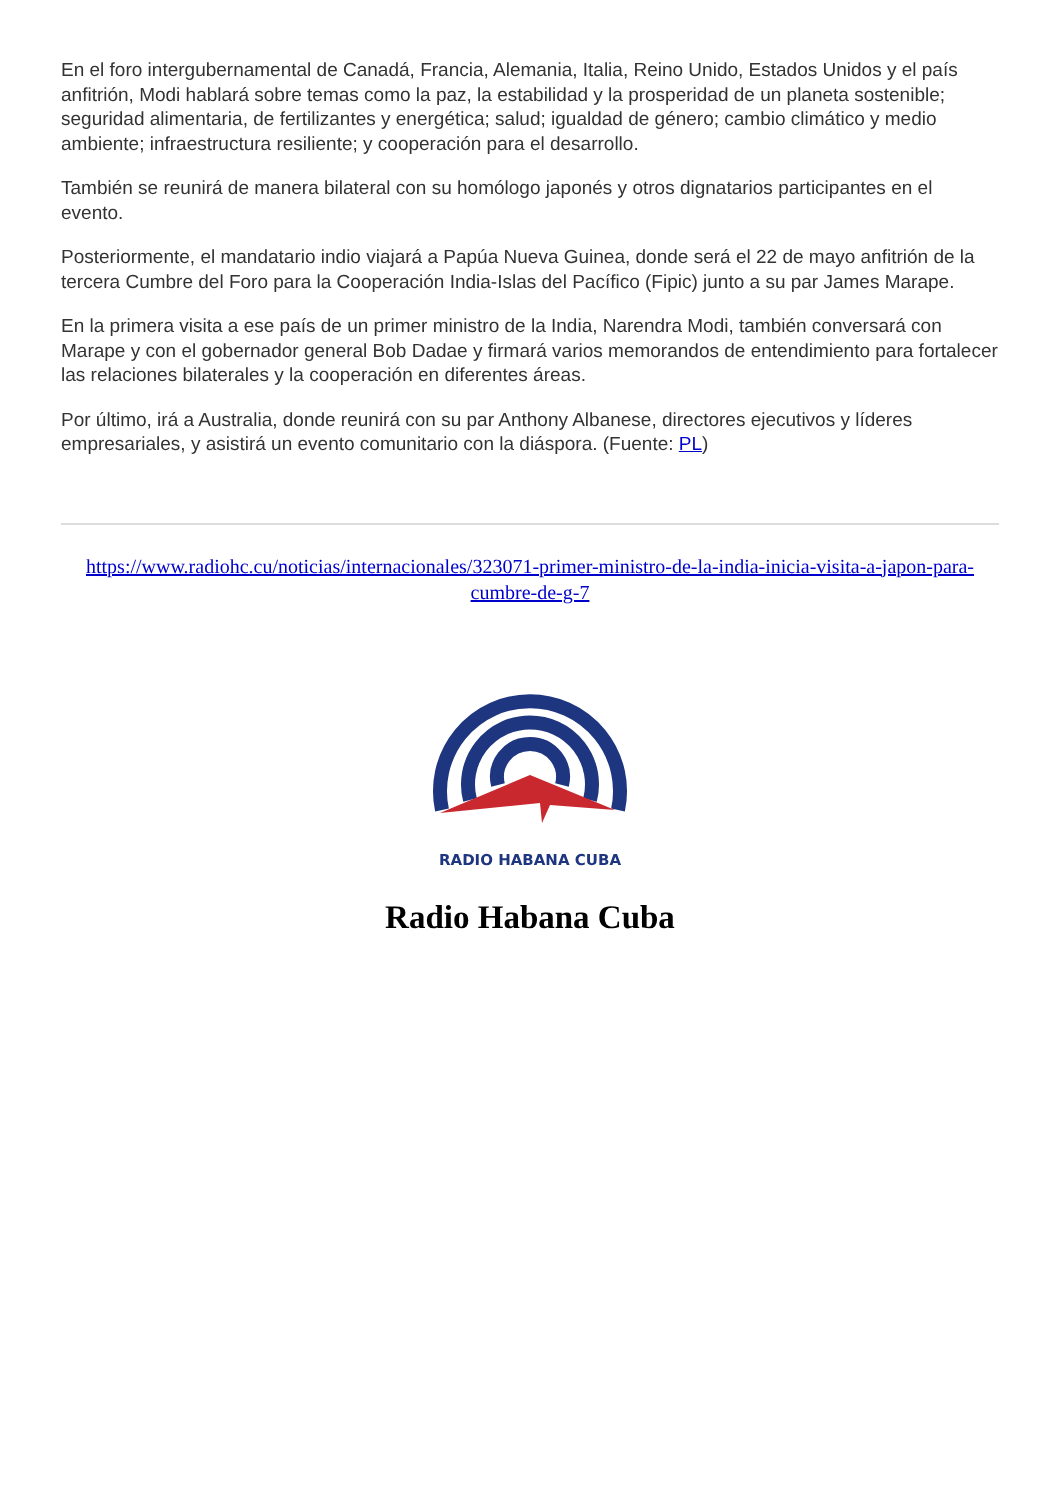En el foro intergubernamental de Canadá, Francia, Alemania, Italia, Reino Unido, Estados Unidos y el país anfitrión, Modi hablará sobre temas como la paz, la estabilidad y la prosperidad de un planeta sostenible; seguridad alimentaria, de fertilizantes y energética; salud; igualdad de género; cambio climático y medio ambiente; infraestructura resiliente; y cooperación para el desarrollo.
También se reunirá de manera bilateral con su homólogo japonés y otros dignatarios participantes en el evento.
Posteriormente, el mandatario indio viajará a Papúa Nueva Guinea, donde será el 22 de mayo anfitrión de la tercera Cumbre del Foro para la Cooperación India-Islas del Pacífico (Fipic) junto a su par James Marape.
En la primera visita a ese país de un primer ministro de la India, Narendra Modi, también conversará con Marape y con el gobernador general Bob Dadae y firmará varios memorandos de entendimiento para fortalecer las relaciones bilaterales y la cooperación en diferentes áreas.
Por último, irá a Australia, donde reunirá con su par Anthony Albanese, directores ejecutivos y líderes empresariales, y asistirá un evento comunitario con la diáspora. (Fuente: PL)
https://www.radiohc.cu/noticias/internacionales/323071-primer-ministro-de-la-india-inicia-visita-a-japon-para-cumbre-de-g-7
RADIO HABANA CUBA
Radio Habana Cuba